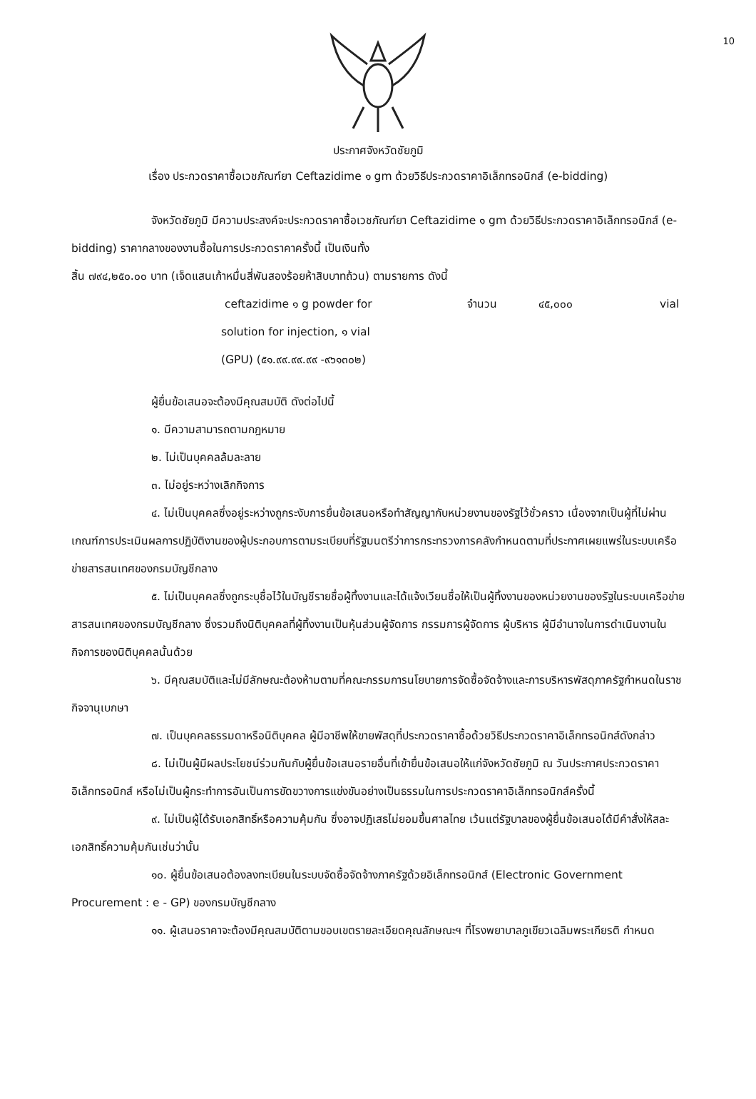10
ประกาศจังหวัดชัยภูมิ
เรื่อง ประกวดราคาซื้อเวชภัณฑ์ยา Ceftazidime ๑ gm ด้วยวิธีประกวดราคาอิเล็กทรอนิกส์ (e-bidding)
จังหวัดชัยภูมิ มีความประสงค์จะประกวดราคาซื้อเวชภัณฑ์ยา Ceftazidime ๑ gm ด้วยวิธีประกวดราคาอิเล็กทรอนิกส์ (e-bidding) ราคากลางของงานซื้อในการประกวดราคาครั้งนี้ เป็นเงินทั้ง
สิ้น ๗๙๔,๒๕๐.๐๐ บาท (เจ็ดแสนเก้าหมื่นสี่พันสองร้อยห้าสิบบาทถ้วน) ตามรายการ ดังนี้
ceftazidime ๑ g powder for จำนวน ๔๕,๐๐๐ vial
solution for injection, ๑ vial
(GPU) (๕๑.๙๙.๙๙.๙๙ -๙๖๑๓๐๒)
ผู้ยื่นข้อเสนอจะต้องมีคุณสมบัติ ดังต่อไปนี้
๑. มีความสามารถตามกฎหมาย
๒. ไม่เป็นบุคคลล้มละลาย
๓. ไม่อยู่ระหว่างเลิกกิจการ
๔. ไม่เป็นบุคคลซึ่งอยู่ระหว่างถูกระงับการยื่นข้อเสนอหรือทำสัญญากับหน่วยงานของรัฐไว้ชั่วคราว เนื่องจากเป็นผู้ที่ไม่ผ่านเกณฑ์การประเมินผลการปฏิบัติงานของผู้ประกอบการตามระเบียบที่รัฐมนตรีว่าการกระทรวงการคลังกำหนดตามที่ประกาศเผยแพร่ในระบบเครือข่ายสารสนเทศของกรมบัญชีกลาง
๕. ไม่เป็นบุคคลซึ่งถูกระบุชื่อไว้ในบัญชีรายชื่อผู้ทิ้งงานและได้แจ้งเวียนชื่อให้เป็นผู้ทิ้งงานของหน่วยงานของรัฐในระบบเครือข่ายสารสนเทศของกรมบัญชีกลาง ซึ่งรวมถึงนิติบุคคลที่ผู้ทิ้งงานเป็นหุ้นส่วนผู้จัดการ กรรมการผู้จัดการ ผู้บริหาร ผู้มีอำนาจในการดำเนินงานในกิจการของนิติบุคคลนั้นด้วย
๖. มีคุณสมบัติและไม่มีลักษณะต้องห้ามตามที่คณะกรรมการนโยบายการจัดซื้อจัดจ้างและการบริหารพัสดุภาครัฐกำหนดในราชกิจจานุเบกษา
๗. เป็นบุคคลธรรมดาหรือนิติบุคคล ผู้มีอาชีพให้ขายพัสดุที่ประกวดราคาซื้อด้วยวิธีประกวดราคาอิเล็กทรอนิกส์ดังกล่าว
๘. ไม่เป็นผู้มีผลประโยชน์ร่วมกันกับผู้ยื่นข้อเสนอรายอื่นที่เข้ายื่นข้อเสนอให้แก่จังหวัดชัยภูมิ ณ วันประกาศประกวดราคาอิเล็กทรอนิกส์ หรือไม่เป็นผู้กระทำการอันเป็นการขัดขวางการแข่งขันอย่างเป็นธรรมในการประกวดราคาอิเล็กทรอนิกส์ครั้งนี้
๙. ไม่เป็นผู้ได้รับเอกสิทธิ์หรือความคุ้มกัน ซึ่งอาจปฏิเสธไม่ยอมขึ้นศาลไทย เว้นแต่รัฐบาลของผู้ยื่นข้อเสนอได้มีคำสั่งให้สละเอกสิทธิ์ความคุ้มกันเช่นว่านั้น
๑๐. ผู้ยื่นข้อเสนอต้องลงทะเบียนในระบบจัดซื้อจัดจ้างภาครัฐด้วยอิเล็กทรอนิกส์ (Electronic Government Procurement : e - GP) ของกรมบัญชีกลาง
๑๑. ผู้เสนอราคาจะต้องมีคุณสมบัติตามขอบเขตรายละเอียดคุณลักษณะฯ ที่โรงพยาบาลภูเขียวเฉลิมพระเกียรติ กำหนด